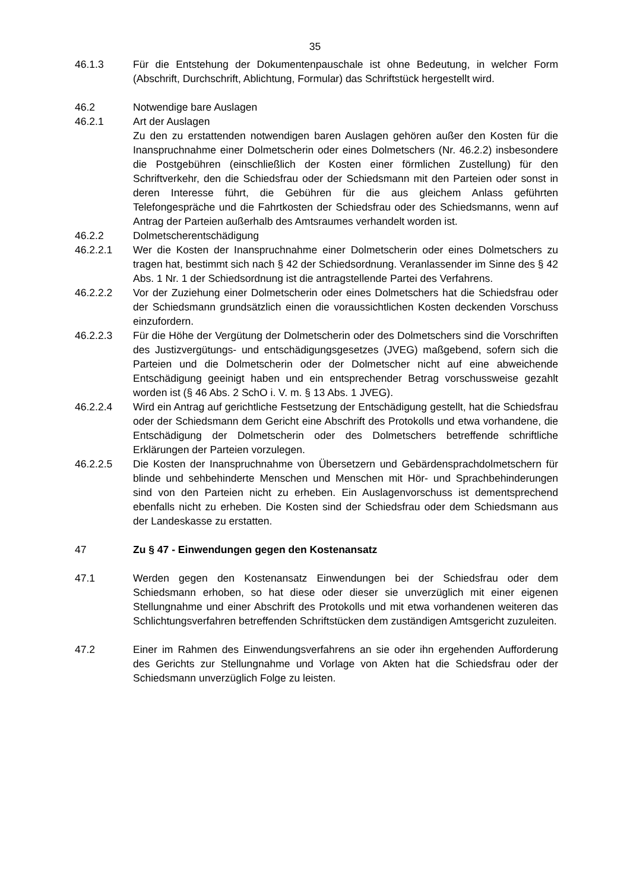35
46.1.3 Für die Entstehung der Dokumentenpauschale ist ohne Bedeutung, in welcher Form (Abschrift, Durchschrift, Ablichtung, Formular) das Schriftstück hergestellt wird.
46.2 Notwendige bare Auslagen
46.2.1 Art der Auslagen
Zu den zu erstattenden notwendigen baren Auslagen gehören außer den Kosten für die Inanspruchnahme einer Dolmetscherin oder eines Dolmetschers (Nr. 46.2.2) insbesondere die Postgebühren (einschließlich der Kosten einer förmlichen Zustellung) für den Schriftverkehr, den die Schiedsfrau oder der Schiedsmann mit den Parteien oder sonst in deren Interesse führt, die Gebühren für die aus gleichem Anlass geführten Telefongespräche und die Fahrtkosten der Schiedsfrau oder des Schiedsmanns, wenn auf Antrag der Parteien außerhalb des Amtsraumes verhandelt worden ist.
46.2.2 Dolmetscherentschädigung
46.2.2.1 Wer die Kosten der Inanspruchnahme einer Dolmetscherin oder eines Dolmetschers zu tragen hat, bestimmt sich nach § 42 der Schiedsordnung. Veranlassender im Sinne des § 42 Abs. 1 Nr. 1 der Schiedsordnung ist die antragstellende Partei des Verfahrens.
46.2.2.2 Vor der Zuziehung einer Dolmetscherin oder eines Dolmetschers hat die Schiedsfrau oder der Schiedsmann grundsätzlich einen die voraussichtlichen Kosten deckenden Vorschuss einzufordern.
46.2.2.3 Für die Höhe der Vergütung der Dolmetscherin oder des Dolmetschers sind die Vorschriften des Justizvergütungs- und entschädigungsgesetzes (JVEG) maßgebend, sofern sich die Parteien und die Dolmetscherin oder der Dolmetscher nicht auf eine abweichende Entschädigung geeinigt haben und ein entsprechender Betrag vorschussweise gezahlt worden ist (§ 46 Abs. 2 SchO i. V. m. § 13 Abs. 1 JVEG).
46.2.2.4 Wird ein Antrag auf gerichtliche Festsetzung der Entschädigung gestellt, hat die Schiedsfrau oder der Schiedsmann dem Gericht eine Abschrift des Protokolls und etwa vorhandene, die Entschädigung der Dolmetscherin oder des Dolmetschers betreffende schriftliche Erklärungen der Parteien vorzulegen.
46.2.2.5 Die Kosten der Inanspruchnahme von Übersetzern und Gebärdensprachdolmetschern für blinde und sehbehinderte Menschen und Menschen mit Hör- und Sprachbehinderungen sind von den Parteien nicht zu erheben. Ein Auslagenvorschuss ist dementsprechend ebenfalls nicht zu erheben. Die Kosten sind der Schiedsfrau oder dem Schiedsmann aus der Landeskasse zu erstatten.
47 Zu § 47 - Einwendungen gegen den Kostenansatz
47.1 Werden gegen den Kostenansatz Einwendungen bei der Schiedsfrau oder dem Schiedsmann erhoben, so hat diese oder dieser sie unverzüglich mit einer eigenen Stellungnahme und einer Abschrift des Protokolls und mit etwa vorhandenen weiteren das Schlichtungsverfahren betreffenden Schriftstücken dem zuständigen Amtsgericht zuzuleiten.
47.2 Einer im Rahmen des Einwendungsverfahrens an sie oder ihn ergehenden Aufforderung des Gerichts zur Stellungnahme und Vorlage von Akten hat die Schiedsfrau oder der Schiedsmann unverzüglich Folge zu leisten.